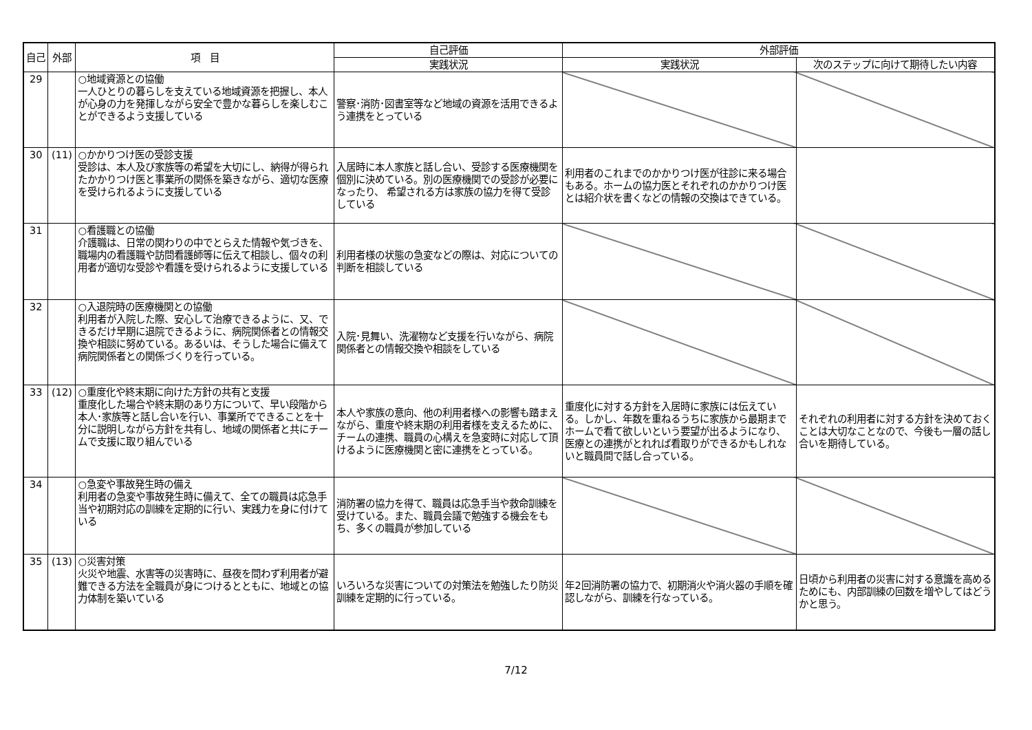| 自己 | 外部 | 項 目 | 自己評価 | 外部評価 | |
| --- | --- | --- | --- | --- | --- |
| | | | 実践状況 | 実践状況 | 次のステップに向けて期待したい内容 |
| 29 | | ○地域資源との協働 一人ひとりの暮らしを支えている地域資源を把握し、本人が心身の力を発揮しながら安全で豊かな暮らしを楽しむことができるよう支援している | 警察･消防･図書室等など地域の資源を活用できるよう連携をとっている | | |
| 30 | (11) | ○かかりつけ医の受診支援 受診は、本人及び家族等の希望を大切にし、納得が得られたかかりつけ医と事業所の関係を築きながら、適切な医療を受けられるように支援している | 入居時に本人家族と話し合い、受診する医療機関を個別に決めている。別の医療機関での受診が必要になったり、 希望される方は家族の協力を得て受診している | 利用者のこれまでのかかりつけ医が往診に来る場合もある。ホームの協力医とそれぞれのかかりつけ医とは紹介状を書くなどの情報の交換はできている。 | |
| 31 | | ○看護職との協働 介護職は、日常の関わりの中でとらえた情報や気づきを、職場内の看護職や訪問看護師等に伝えて相談し、個々の利用者が適切な受診や看護を受けられるように支援している | 利用者様の状態の急変などの際は、対応についての判断を相談している | | |
| 32 | | ○入退院時の医療機関との協働 利用者が入院した際、安心して治療できるように、又、できるだけ早期に退院できるように、病院関係者との情報交換や相談に努めている。あるいは、そうした場合に備えて病院関係者との関係づくりを行っている。 | 入院･見舞い、洗濯物など支援を行いながら、病院関係者との情報交換や相談をしている | | |
| 33 | (12) | ○重度化や終末期に向けた方針の共有と支援 重度化した場合や終末期のあり方について、早い段階から本人･家族等と話し合いを行い、事業所でできることを十分に説明しながら方針を共有し、地域の関係者と共にチームで支援に取り組んでいる | 本人や家族の意向、他の利用者様への影響も踏まえながら、重度や終末期の利用者様を支えるために、チームの連携、職員の心構えを急変時に対応して頂けるように医療機関と密に連携をとっている。 | 重度化に対する方針を入居時に家族には伝えている。しかし、年数を重ねるうちに家族から最期までホームで看て欲しいという要望が出るようになり、医療との連携がとれれば看取りができるかもしれないと職員間で話し合っている。 | それぞれの利用者に対する方針を決めておくことは大切なことなので、今後も一層の話し合いを期待している。 |
| 34 | | ○急変や事故発生時の備え 利用者の急変や事故発生時に備えて、全ての職員は応急手当や初期対応の訓練を定期的に行い、実践力を身に付けている | 消防署の協力を得て、職員は応急手当や救命訓練を受けている。また、職員会議で勉強する機会をもち、多くの職員が参加している | | |
| 35 | (13) | ○災害対策 火災や地震、水害等の災害時に、昼夜を問わず利用者が避難できる方法を全職員が身につけるとともに、地域との協力体制を築いている | いろいろな災害についての対策法を勉強したり防災訓練を定期的に行っている。 | 年2回消防署の協力で、初期消火や消火器の手順を確認しながら、訓練を行なっている。 | 日頃から利用者の災害に対する意識を高めるためにも、内部訓練の回数を増やしてはどうかと思う。 |
7/12